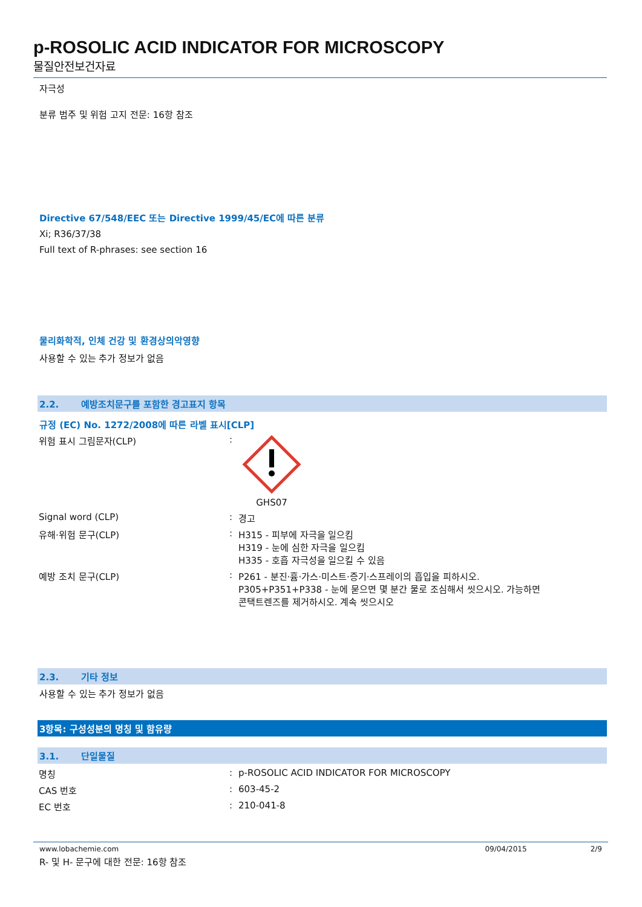p-ROSOLIC ACID INDICATOR FOR MICROSCOPY
물질안전보건자료
자극성
분류 범주 및 위험 고지 전문: 16항 참조
Directive 67/548/EEC 또는 Directive 1999/45/EC에 따른 분류
Xi; R36/37/38
Full text of R-phrases: see section 16
물리화학적, 인체 건강 및 환경상의악영향
사용할 수 있는 추가 정보가 없음
2.2. 예방조치문구를 포함한 경고표지 항목
규정 (EC) No. 1272/2008에 따른 라벨 표시[CLP]
위험 표시 그림문자(CLP) : GHS07
Signal word (CLP) : 경고
유해·위험 문구(CLP) : H315 - 피부에 자극을 일으킴
H319 - 눈에 심한 자극을 일으킴
H335 - 호흡 자극성을 일으킬 수 있음
예방 조치 문구(CLP) : P261 - 분진·흄·가스·미스트·증기·스프레이의 흡입을 피하시오.
P305+P351+P338 - 눈에 묻으면 몇 분간 물로 조심해서 씻으시오. 가능하면
콘택트렌즈를 제거하시오. 계속 씻으시오
2.3. 기타 정보
사용할 수 있는 추가 정보가 없음
3항목: 구성성분의 명칭 및 함유량
3.1. 단일물질
명칭 : p-ROSOLIC ACID INDICATOR FOR MICROSCOPY
CAS 번호 : 603-45-2
EC 번호 : 210-041-8
R- 및 H- 문구에 대한 전문: 16항 참조
www.lobachemie.com 09/04/2015 2/9